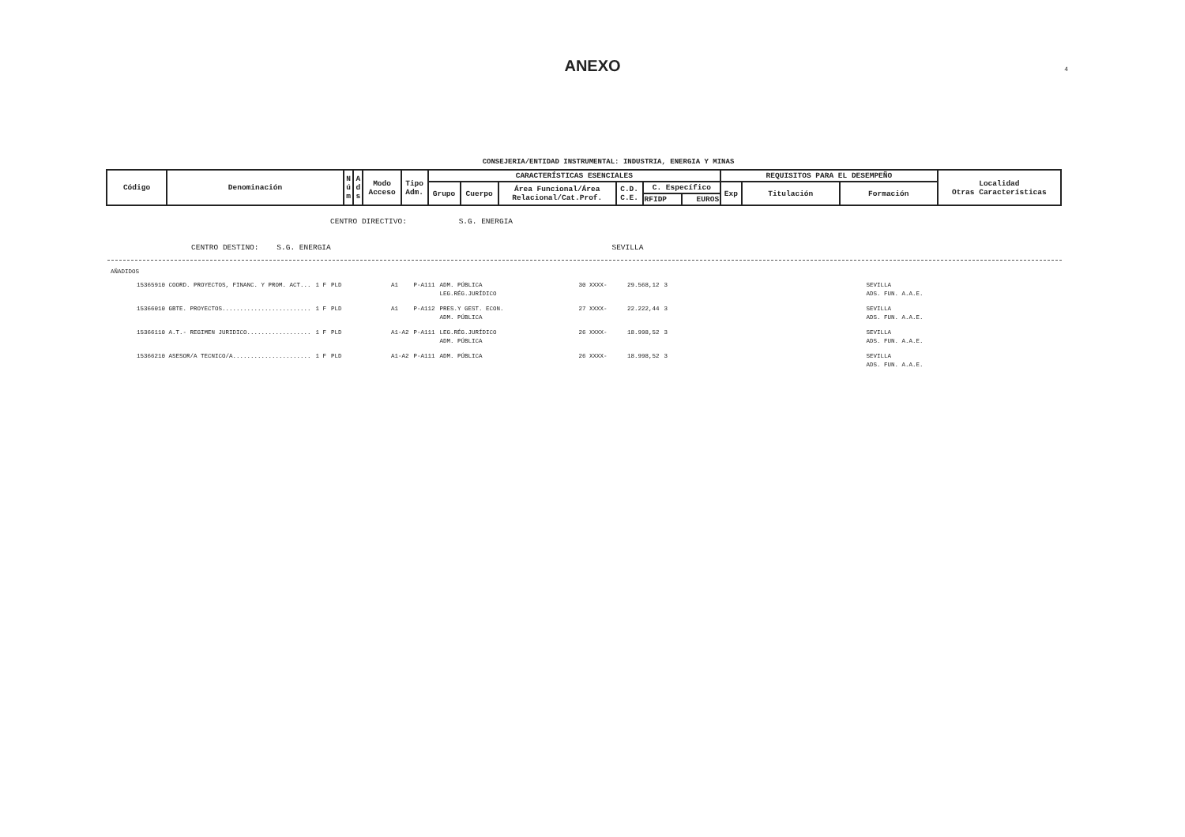ANEXO
4
CONSEJERIA/ENTIDAD INSTRUMENTAL: INDUSTRIA, ENERGIA Y MINAS
| Código | Denominación | N ú m | A d s | Modo Acceso | Tipo Adm. | CARACTERÍSTICAS ESENCIALES | | | | | | REQUISITOS PARA EL DESEMPEÑO | | | Localidad Otras Características |
| --- | --- | --- | --- | --- | --- | --- | --- | --- | --- | --- | --- | --- | --- | --- | --- |
| | | | | | | Grupo | Cuerpo | Área Funcional/Área Relacional/Cat.Prof. | C.D. C.E. | C. Específico | | Exp | Titulación | Formación | |
| | | | | | | | | | | RFIDP | EUROS | | | | |
CENTRO DIRECTIVO: S.G. ENERGIA
CENTRO DESTINO: S.G. ENERGIA SEVILLA
AÑADIDOS
| 15365910 COORD. PROYECTOS, FINANC. Y PROM. ACT... | 1 F | PLD | A1 | P-A111 | ADM. PÚBLICA LEG.RÉG.JURÍDICO | 30 XXXX- | 29.568,12 | 3 | SEVILLA ADS. FUN. A.A.E. |
| 15366010 GBTE. PROYECTOS......................... | 1 F | PLD | A1 | P-A112 | PRES.Y GEST. ECON. ADM. PÚBLICA | 27 XXXX- | 22.222,44 | 3 | SEVILLA ADS. FUN. A.A.E. |
| 15366110 A.T.- REGIMEN JURIDICO.................. | 1 F | PLD | A1-A2 | P-A111 | LEG.RÉG.JURÍDICO ADM. PÚBLICA | 26 XXXX- | 18.998,52 | 3 | SEVILLA ADS. FUN. A.A.E. |
| 15366210 ASESOR/A TECNICO/A...................... | 1 F | PLD | A1-A2 | P-A111 | ADM. PÚBLICA | 26 XXXX- | 18.998,52 | 3 | SEVILLA ADS. FUN. A.A.E. |